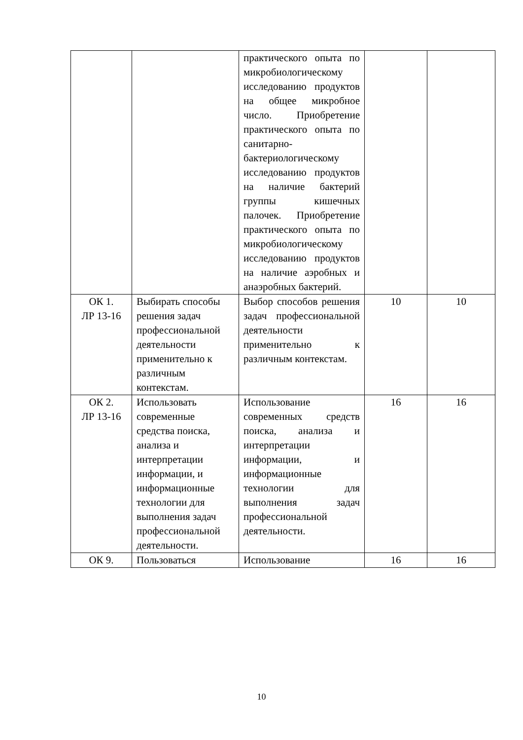| | | практического опыта по микробиологическому исследованию продуктов на общее микробное число. Приобретение практического опыта по санитарно-бактериологическому исследованию продуктов на наличие бактерий группы кишечных палочек. Приобретение практического опыта по микробиологическому исследованию продуктов на наличие аэробных и анаэробных бактерий. | | |
| ОК 1. ЛР 13-16 | Выбирать способы решения задач профессиональной деятельности применительно к различным контекстам. | Выбор способов решения задач профессиональной деятельности применительно к различным контекстам. | 10 | 10 |
| ОК 2. ЛР 13-16 | Использовать современные средства поиска, анализа и интерпретации информации, и информационные технологии для выполнения задач профессиональной деятельности. | Использование современных средств поиска, анализа и интерпретации информации, и информационные технологии для выполнения задач профессиональной деятельности. | 16 | 16 |
| ОК 9. | Пользоваться | Использование | 16 | 16 |
10